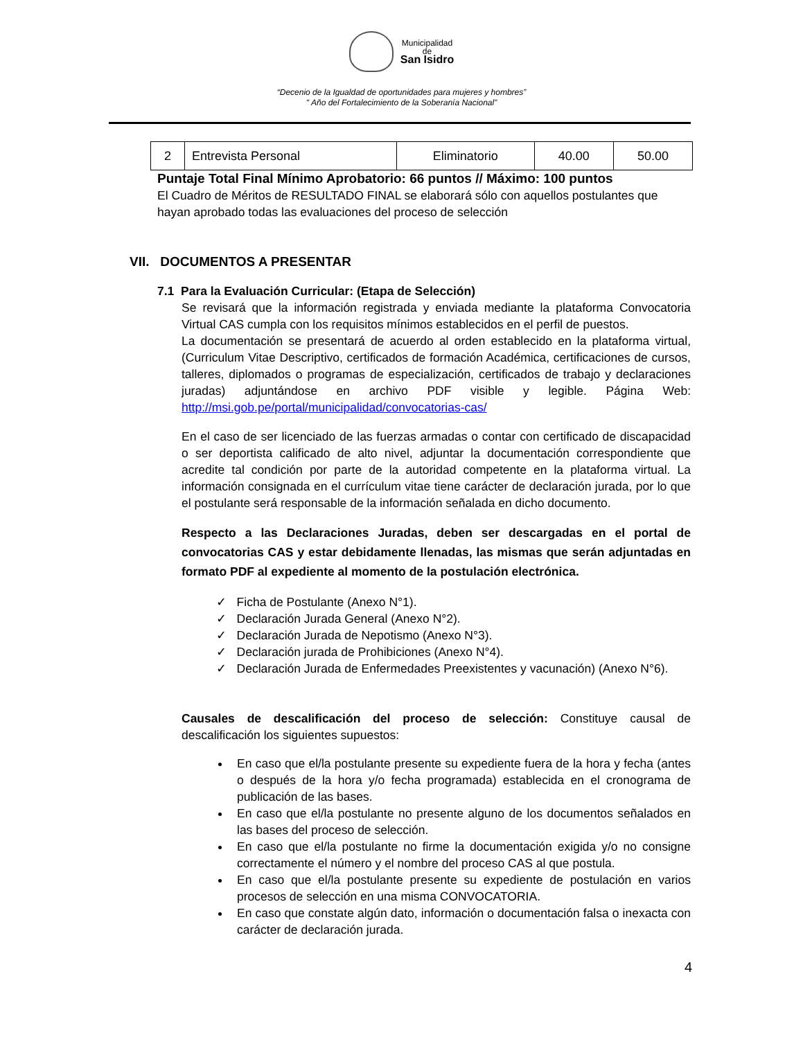Municipalidad
de
San Isidro
“Decenio de la Igualdad de oportunidades para mujeres y hombres”
" Año del Fortalecimiento de la Soberanía Nacional”
| 2 | Entrevista Personal | Eliminatorio | 40.00 | 50.00 |
Puntaje Total Final Mínimo Aprobatorio: 66 puntos // Máximo: 100 puntos
El Cuadro de Méritos de RESULTADO FINAL se elaborará sólo con aquellos postulantes que hayan aprobado todas las evaluaciones del proceso de selección
VII. DOCUMENTOS A PRESENTAR
7.1 Para la Evaluación Curricular: (Etapa de Selección)
Se revisará que la información registrada y enviada mediante la plataforma Convocatoria Virtual CAS cumpla con los requisitos mínimos establecidos en el perfil de puestos.
La documentación se presentará de acuerdo al orden establecido en la plataforma virtual, (Curriculum Vitae Descriptivo, certificados de formación Académica, certificaciones de cursos, talleres, diplomados o programas de especialización, certificados de trabajo y declaraciones juradas) adjuntándose en archivo PDF visible y legible. Página Web: http://msi.gob.pe/portal/municipalidad/convocatorias-cas/
En el caso de ser licenciado de las fuerzas armadas o contar con certificado de discapacidad o ser deportista calificado de alto nivel, adjuntar la documentación correspondiente que acredite tal condición por parte de la autoridad competente en la plataforma virtual. La información consignada en el currículum vitae tiene carácter de declaración jurada, por lo que el postulante será responsable de la información señalada en dicho documento.
Respecto a las Declaraciones Juradas, deben ser descargadas en el portal de convocatorias CAS y estar debidamente llenadas, las mismas que serán adjuntadas en formato PDF al expediente al momento de la postulación electrónica.
✓ Ficha de Postulante (Anexo N°1).
✓ Declaración Jurada General (Anexo N°2).
✓ Declaración Jurada de Nepotismo (Anexo N°3).
✓ Declaración jurada de Prohibiciones (Anexo N°4).
✓ Declaración Jurada de Enfermedades Preexistentes y vacunación) (Anexo N°6).
Causales de descalificación del proceso de selección: Constituye causal de descalificación los siguientes supuestos:
En caso que el/la postulante presente su expediente fuera de la hora y fecha (antes o después de la hora y/o fecha programada) establecida en el cronograma de publicación de las bases.
En caso que el/la postulante no presente alguno de los documentos señalados en las bases del proceso de selección.
En caso que el/la postulante no firme la documentación exigida y/o no consigne correctamente el número y el nombre del proceso CAS al que postula.
En caso que el/la postulante presente su expediente de postulación en varios procesos de selección en una misma CONVOCATORIA.
En caso que constate algún dato, información o documentación falsa o inexacta con carácter de declaración jurada.
4